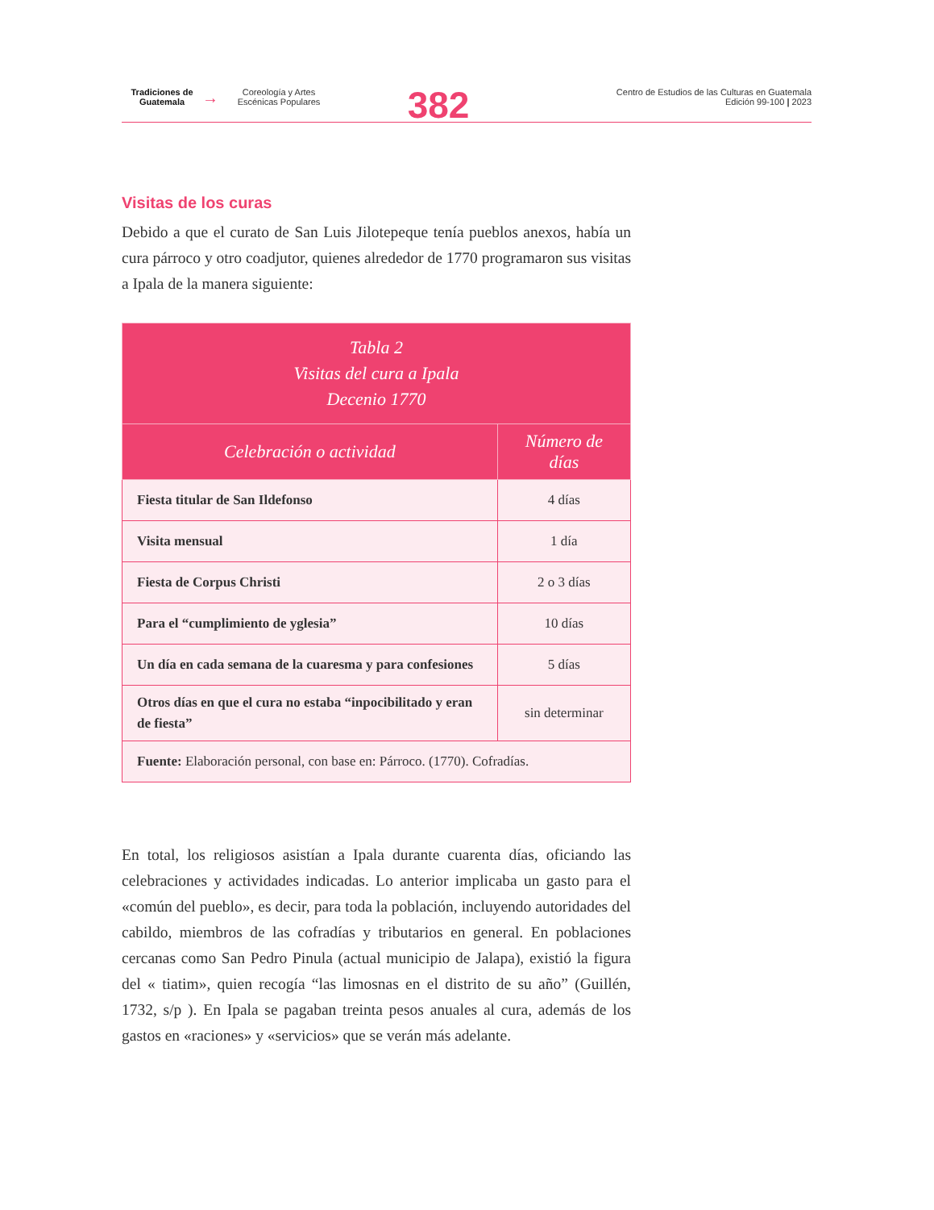Tradiciones de
Guatemala
→
Coreología y Artes
Escénicas Populares
382
Centro de Estudios de las Culturas en Guatemala
Edición 99-100 | 2023
Visitas de los curas
Debido a que el curato de San Luis Jilotepeque tenía pueblos anexos, había un cura párroco y otro coadjutor, quienes alrededor de 1770 programaron sus visitas a Ipala de la manera siguiente:
| Tabla 2 Visitas del cura a Ipala Decenio 1770 | |
| --- | --- |
| Celebración o actividad | Número de días |
| Fiesta titular de San Ildefonso | 4 días |
| Visita mensual | 1 día |
| Fiesta de Corpus Christi | 2 o 3 días |
| Para el “cumplimiento de yglesia” | 10 días |
| Un día en cada semana de la cuaresma y para confesiones | 5 días |
| Otros días en que el cura no estaba “inpocibilitado y eran de fiesta” | sin determinar |
| Fuente: Elaboración personal, con base en: Párroco. (1770). Cofradías. | |
En total, los religiosos asistían a Ipala durante cuarenta días, oficiando las celebraciones y actividades indicadas. Lo anterior implicaba un gasto para el «común del pueblo», es decir, para toda la población, incluyendo autoridades del cabildo, miembros de las cofradías y tributarios en general. En poblaciones cercanas como San Pedro Pinula (actual municipio de Jalapa), existió la figura del « tiatim», quien recogía “las limosnas en el distrito de su año” (Guillén, 1732, s/p ). En Ipala se pagaban treinta pesos anuales al cura, además de los gastos en «raciones» y «servicios» que se verán más adelante.